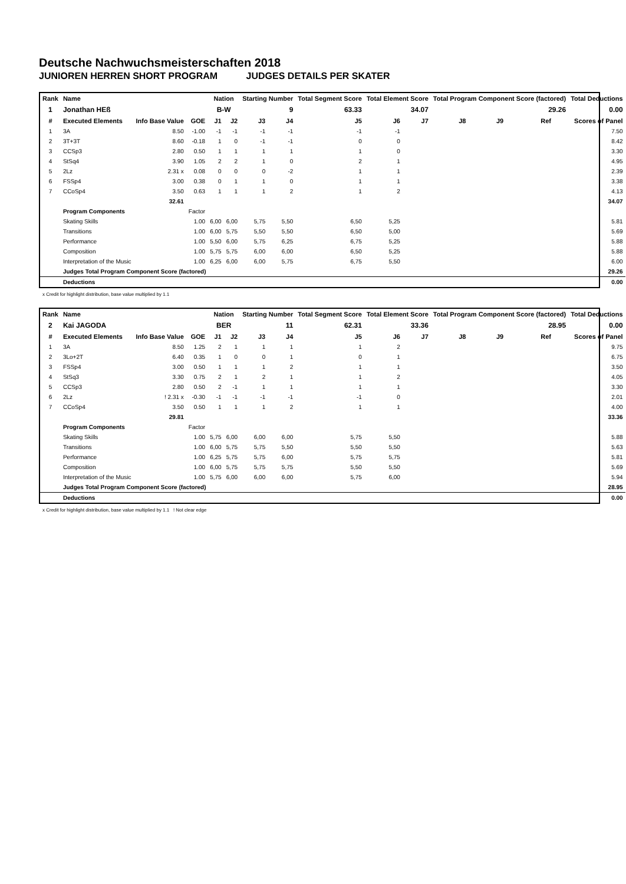Deutsche Nachwuchsmeisterschaften 2018
JUNIOREN HERREN SHORT PROGRAM JUDGES DETAILS PER SKATER
| Rank | Name | | | Nation | | Starting Number | | Total Segment Score | Total Element Score | | Total Program Component Score (factored) | | | | Total Deductions |
| --- | --- | --- | --- | --- | --- | --- | --- | --- | --- | --- | --- | --- | --- | --- | --- |
| 1 | Jonathan HEß | | | B-W | | 9 | | 63.33 | 34.07 | | 29.26 | | | | 0.00 |
| # | Executed Elements | Info Base Value | GOE | J1 | J2 | J3 | J4 | J5 | J6 | J7 | J8 | J9 | Ref | | Scores of Panel |
| 1 | 3A | 8.50 | -1.00 | -1 | -1 | -1 | -1 | -1 | -1 | | | | | | 7.50 |
| 2 | 3T+3T | 8.60 | -0.18 | 1 | 0 | -1 | -1 | 0 | 0 | | | | | | 8.42 |
| 3 | CCSp3 | 2.80 | 0.50 | 1 | 1 | 1 | 1 | 1 | 0 | | | | | | 3.30 |
| 4 | StSq4 | 3.90 | 1.05 | 2 | 2 | 1 | 0 | 2 | 1 | | | | | | 4.95 |
| 5 | 2Lz | 2.31 x | 0.08 | 0 | 0 | 0 | -2 | 1 | 1 | | | | | | 2.39 |
| 6 | FSSp4 | 3.00 | 0.38 | 0 | 1 | 1 | 0 | 1 | 1 | | | | | | 3.38 |
| 7 | CCoSp4 | 3.50 | 0.63 | 1 | 1 | 1 | 2 | 1 | 2 | | | | | | 4.13 |
| | | 32.61 | | | | | | | | | | | | | 34.07 |
| | Program Components | | Factor | | | | | | | | | | | | |
| | Skating Skills | | 1.00 | 6,00 | 6,00 | 5,75 | 5,50 | 6,50 | 5,25 | | | | | | 5.81 |
| | Transitions | | 1.00 | 6,00 | 5,75 | 5,50 | 5,50 | 6,50 | 5,00 | | | | | | 5.69 |
| | Performance | | 1.00 | 5,50 | 6,00 | 5,75 | 6,25 | 6,75 | 5,25 | | | | | | 5.88 |
| | Composition | | 1.00 | 5,75 | 5,75 | 6,00 | 6,00 | 6,50 | 5,25 | | | | | | 5.88 |
| | Interpretation of the Music | | 1.00 | 6,25 | 6,00 | 6,00 | 5,75 | 6,75 | 5,50 | | | | | | 6.00 |
| | Judges Total Program Component Score (factored) | | | | | | | | | | | | | | 29.26 |
| | Deductions | | | | | | | | | | | | | | 0.00 |
x Credit for highlight distribution, base value multiplied by 1.1
| Rank | Name | | | Nation | | Starting Number | | Total Segment Score | Total Element Score | | Total Program Component Score (factored) | | | | Total Deductions |
| --- | --- | --- | --- | --- | --- | --- | --- | --- | --- | --- | --- | --- | --- | --- | --- |
| 2 | Kai JAGODA | | | BER | | 11 | | 62.31 | 33.36 | | 28.95 | | | | 0.00 |
| # | Executed Elements | Info Base Value | GOE | J1 | J2 | J3 | J4 | J5 | J6 | J7 | J8 | J9 | Ref | | Scores of Panel |
| 1 | 3A | 8.50 | 1.25 | 2 | 1 | 1 | 1 | 1 | 2 | | | | | | 9.75 |
| 2 | 3Lo+2T | 6.40 | 0.35 | 1 | 0 | 0 | 1 | 0 | 1 | | | | | | 6.75 |
| 3 | FSSp4 | 3.00 | 0.50 | 1 | 1 | 1 | 2 | 1 | 1 | | | | | | 3.50 |
| 4 | StSq3 | 3.30 | 0.75 | 2 | 1 | 2 | 1 | 1 | 2 | | | | | | 4.05 |
| 5 | CCSp3 | 2.80 | 0.50 | 2 | -1 | 1 | 1 | 1 | 1 | | | | | | 3.30 |
| 6 | 2Lz | ! 2.31 x | -0.30 | -1 | -1 | -1 | -1 | -1 | 0 | | | | | | 2.01 |
| 7 | CCoSp4 | 3.50 | 0.50 | 1 | 1 | 1 | 2 | 1 | 1 | | | | | | 4.00 |
| | | 29.81 | | | | | | | | | | | | | 33.36 |
| | Program Components | | Factor | | | | | | | | | | | | |
| | Skating Skills | | 1.00 | 5,75 | 6,00 | 6,00 | 6,00 | 5,75 | 5,50 | | | | | | 5.88 |
| | Transitions | | 1.00 | 6,00 | 5,75 | 5,75 | 5,50 | 5,50 | 5,50 | | | | | | 5.63 |
| | Performance | | 1.00 | 6,25 | 5,75 | 5,75 | 6,00 | 5,75 | 5,75 | | | | | | 5.81 |
| | Composition | | 1.00 | 6,00 | 5,75 | 5,75 | 5,75 | 5,50 | 5,50 | | | | | | 5.69 |
| | Interpretation of the Music | | 1.00 | 5,75 | 6,00 | 6,00 | 6,00 | 5,75 | 6,00 | | | | | | 5.94 |
| | Judges Total Program Component Score (factored) | | | | | | | | | | | | | | 28.95 |
| | Deductions | | | | | | | | | | | | | | 0.00 |
x Credit for highlight distribution, base value multiplied by 1.1 ! Not clear edge